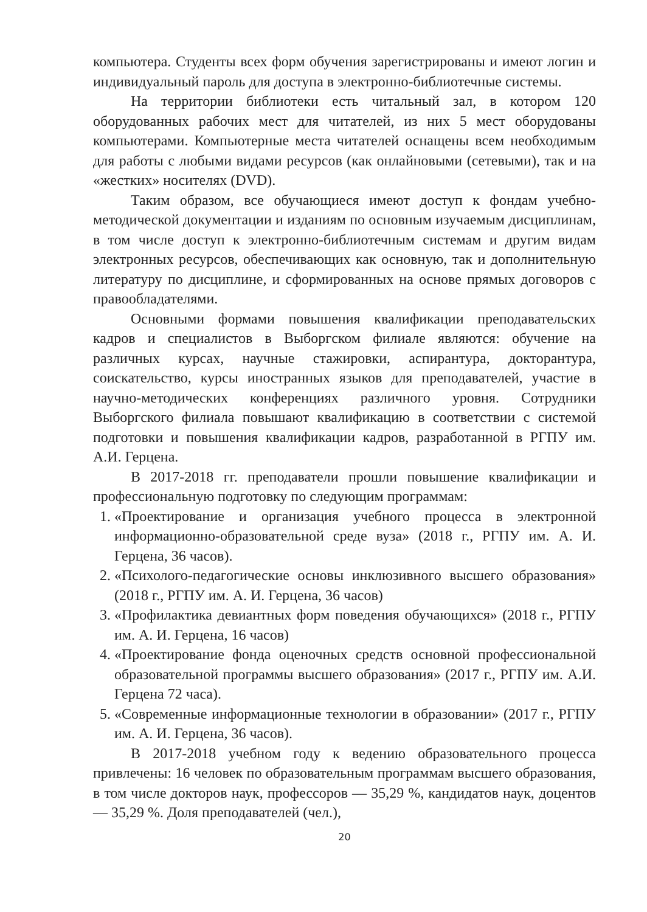компьютера. Студенты всех форм обучения зарегистрированы и имеют логин и индивидуальный пароль для доступа в электронно-библиотечные системы.
На территории библиотеки есть читальный зал, в котором 120 оборудованных рабочих мест для читателей, из них 5 мест оборудованы компьютерами. Компьютерные места читателей оснащены всем необходимым для работы с любыми видами ресурсов (как онлайновыми (сетевыми), так и на «жестких» носителях (DVD).
Таким образом, все обучающиеся имеют доступ к фондам учебно-методической документации и изданиям по основным изучаемым дисциплинам, в том числе доступ к электронно-библиотечным системам и другим видам электронных ресурсов, обеспечивающих как основную, так и дополнительную литературу по дисциплине, и сформированных на основе прямых договоров с правообладателями.
Основными формами повышения квалификации преподавательских кадров и специалистов в Выборгском филиале являются: обучение на различных курсах, научные стажировки, аспирантура, докторантура, соискательство, курсы иностранных языков для преподавателей, участие в научно-методических конференциях различного уровня. Сотрудники Выборгского филиала повышают квалификацию в соответствии с системой подготовки и повышения квалификации кадров, разработанной в РГПУ им. А.И. Герцена.
В 2017-2018 гг. преподаватели прошли повышение квалификации и профессиональную подготовку по следующим программам:
1. «Проектирование и организация учебного процесса в электронной информационно-образовательной среде вуза» (2018 г., РГПУ им. А. И. Герцена, 36 часов).
2. «Психолого-педагогические основы инклюзивного высшего образования» (2018 г., РГПУ им. А. И. Герцена, 36 часов)
3. «Профилактика девиантных форм поведения обучающихся» (2018 г., РГПУ им. А. И. Герцена, 16 часов)
4. «Проектирование фонда оценочных средств основной профессиональной образовательной программы высшего образования» (2017 г., РГПУ им. А.И. Герцена 72 часа).
5. «Современные информационные технологии в образовании» (2017 г., РГПУ им. А. И. Герцена, 36 часов).
В 2017-2018 учебном году к ведению образовательного процесса привлечены: 16 человек по образовательным программам высшего образования, в том числе докторов наук, профессоров — 35,29 %, кандидатов наук, доцентов — 35,29 %. Доля преподавателей (чел.),
20